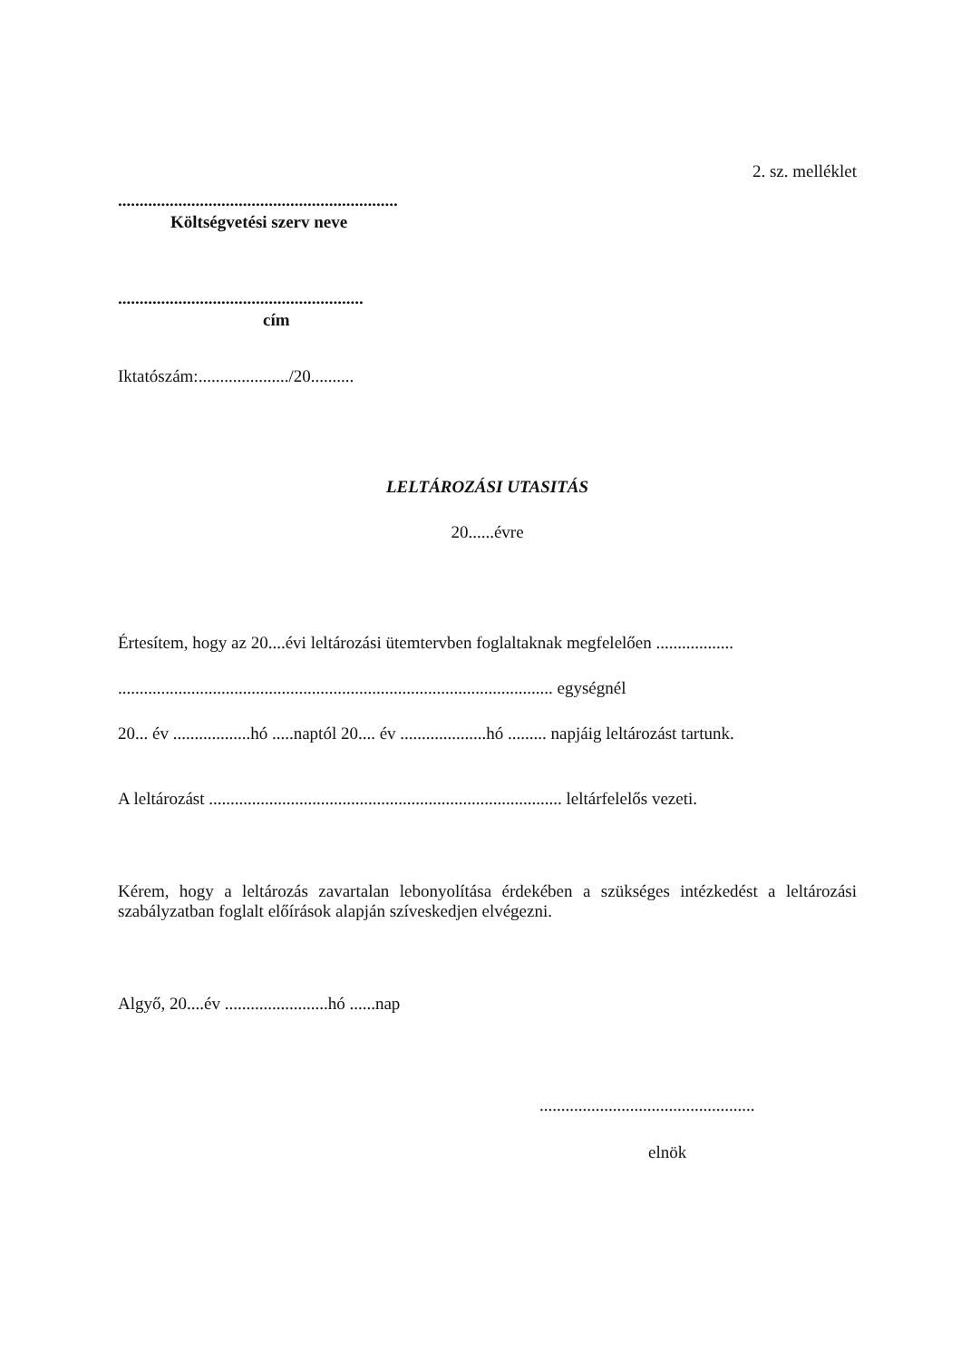2. sz. melléklet
.................................................................
Költségvetési szerv neve
.........................................................
cím
Iktatószám:...................../20..........
LELTÁROZÁSI UTASITÁS
20......évre
Értesítem, hogy az 20....évi leltározási ütemtervben foglaltaknak megfelelően ..................
..................................................................................................... egységnél
20... év ..................hó .....naptól 20.... év ....................hó ......... napjáig leltározást tartunk.
A leltározást .................................................................................. leltárfelelős vezeti.
Kérem, hogy a leltározás zavartalan lebonyolítása érdekében a szükséges intézkedést a leltározási szabályzatban foglalt előírások alapján szíveskedjen elvégezni.
Algyő, 20....év ........................hó ......nap
..................................................
elnök